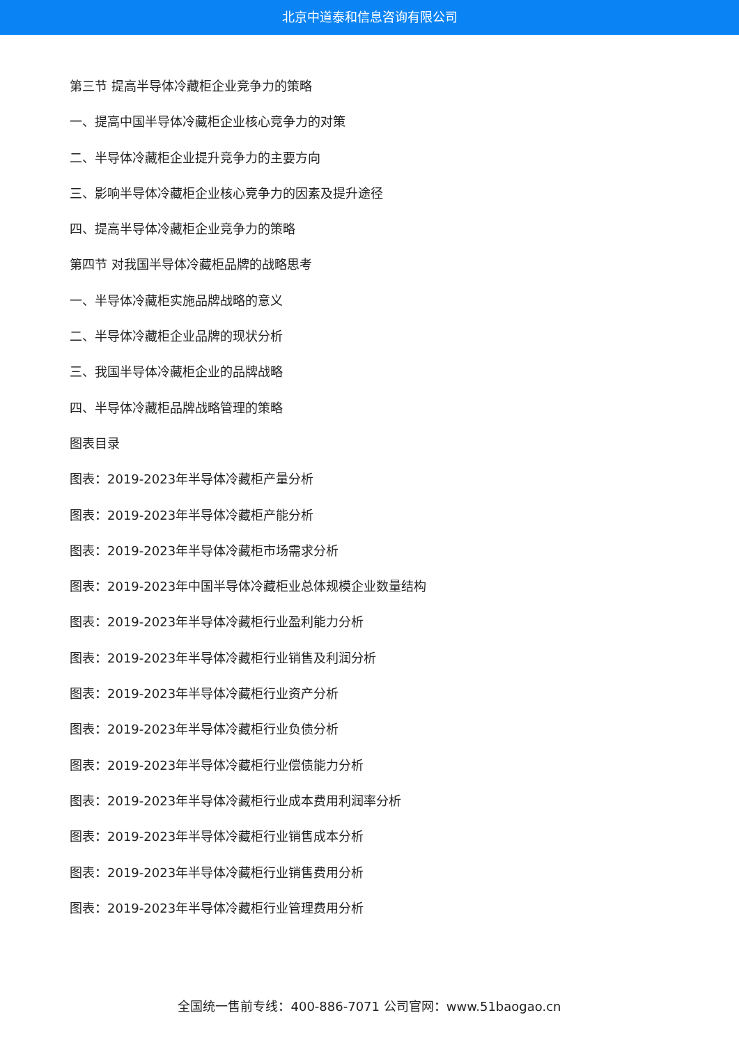北京中道泰和信息咨询有限公司
第三节 提高半导体冷藏柜企业竞争力的策略
一、提高中国半导体冷藏柜企业核心竞争力的对策
二、半导体冷藏柜企业提升竞争力的主要方向
三、影响半导体冷藏柜企业核心竞争力的因素及提升途径
四、提高半导体冷藏柜企业竞争力的策略
第四节 对我国半导体冷藏柜品牌的战略思考
一、半导体冷藏柜实施品牌战略的意义
二、半导体冷藏柜企业品牌的现状分析
三、我国半导体冷藏柜企业的品牌战略
四、半导体冷藏柜品牌战略管理的策略
图表目录
图表：2019-2023年半导体冷藏柜产量分析
图表：2019-2023年半导体冷藏柜产能分析
图表：2019-2023年半导体冷藏柜市场需求分析
图表：2019-2023年中国半导体冷藏柜业总体规模企业数量结构
图表：2019-2023年半导体冷藏柜行业盈利能力分析
图表：2019-2023年半导体冷藏柜行业销售及利润分析
图表：2019-2023年半导体冷藏柜行业资产分析
图表：2019-2023年半导体冷藏柜行业负债分析
图表：2019-2023年半导体冷藏柜行业偿债能力分析
图表：2019-2023年半导体冷藏柜行业成本费用利润率分析
图表：2019-2023年半导体冷藏柜行业销售成本分析
图表：2019-2023年半导体冷藏柜行业销售费用分析
图表：2019-2023年半导体冷藏柜行业管理费用分析
全国统一售前专线：400-886-7071 公司官网：www.51baogao.cn